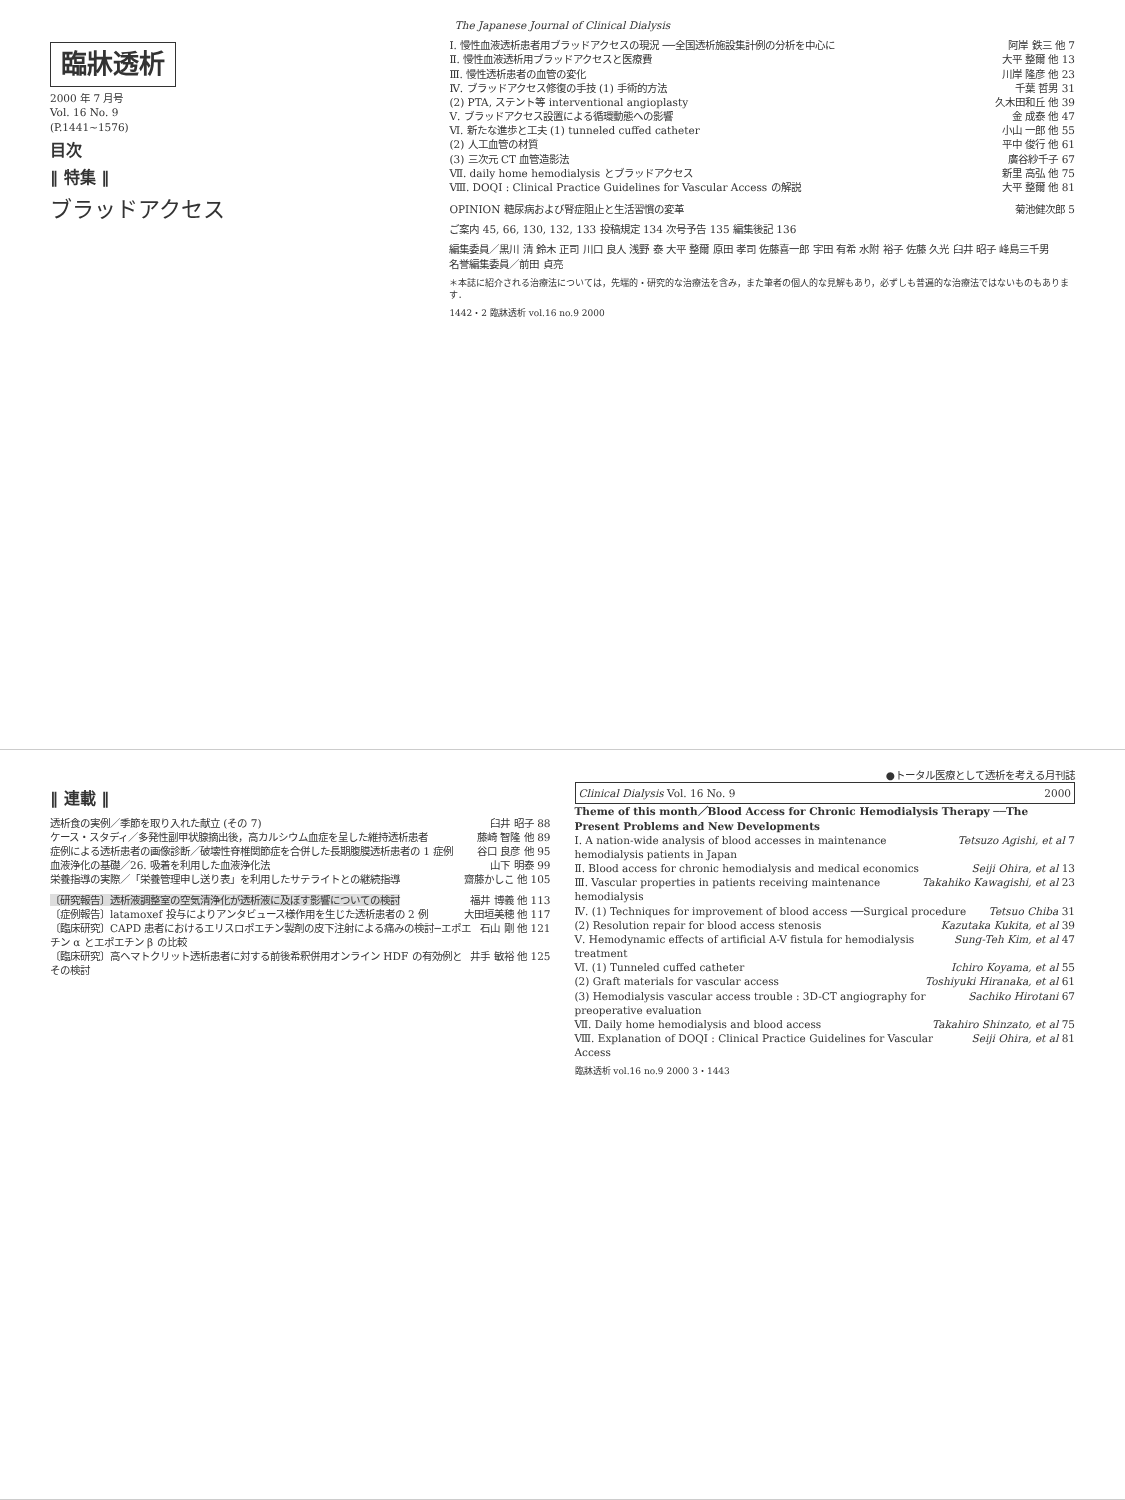The Japanese Journal of Clinical Dialysis
臨牀透析
2000 年 7 月号
Vol. 16 No. 9
(P.1441~1576)
目次
‖ 特集 ‖
ブラッドアクセス
Ⅰ. 慢性血液透析患者用ブラッドアクセスの現況 ──全国透析施設集計例の分析を中心に 阿岸 鉄三 他 7
Ⅱ. 慢性血液透析用ブラッドアクセスと医療費 大平 整爾 他 13
Ⅲ. 慢性透析患者の血管の変化 川岸 隆彦 他 23
Ⅳ. ブラッドアクセス修復の手技 (1) 手術的方法 千葉 哲男 31
(2) PTA, ステント等 interventional angioplasty 久木田和丘 他 39
Ⅴ. ブラッドアクセス設置による循環動態への影響 金 成泰 他 47
Ⅵ. 新たな進歩と工夫 (1) tunneled cuffed catheter 小山 一郎 他 55
(2) 人工血管の材質 平中 俊行 他 61
(3) 三次元 CT 血管造影法 廣谷紗千子 67
Ⅶ. daily home hemodialysis とブラッドアクセス 新里 高弘 他 75
Ⅷ. DOQI : Clinical Practice Guidelines for Vascular Access の解説 大平 整爾 他 81
OPINION 糖尿病および腎症阻止と生活習慣の変革 菊池健次郎 5
ご案内 45, 66, 130, 132, 133 投稿規定 134 次号予告 135 編集後記 136
編集委員／黒川 清 鈴木 正司 川口 良人 浅野 泰 大平 整爾 原田 孝司 佐藤喜一郎 宇田 有希 水附 裕子 佐藤 久光 臼井 昭子 峰島三千男
名誉編集委員／前田 貞亮
＊本誌に紹介される治療法については，先端的・研究的な治療法を含み，また筆者の個人的な見解もあり，必ずしも普遍的な治療法ではないものもあります．
1442・2 臨牀透析 vol.16 no.9 2000
●トータル医療として透析を考える月刊誌
‖ 連載 ‖
透析食の実例／季節を取り入れた献立 (その 7) 臼井 昭子 88
ケース・スタディ／多発性副甲状腺摘出後，高カルシウム血症を呈した維持透析患者 藤崎 智隆 他 89
症例による透析患者の画像診断／破壊性脊椎関節症を合併した長期腹膜透析患者の 1 症例 谷口 良彦 他 95
血液浄化の基礎／26. 吸着を利用した血液浄化法 山下 明泰 99
栄養指導の実際／「栄養管理申し送り表」を利用したサテライトとの継続指導 齋藤かしこ 他 105
〔研究報告〕透析液調整室の空気清浄化が透析液に及ぼす影響についての検討 福井 博義 他 113
〔症例報告〕latamoxef 投与によりアンタビュース様作用を生じた透析患者の 2 例 大田垣美穂 他 117
〔臨床研究〕CAPD 患者におけるエリスロポエチン製剤の皮下注射による痛みの検討─エポエチン α とエポエチン β の比較 石山 剛 他 121
〔臨床研究〕高ヘマトクリット透析患者に対する前後希釈併用オンライン HDF の有効例とその検討 井手 敏裕 他 125
Clinical Dialysis Vol. 16 No. 9 2000
Theme of this month／Blood Access for Chronic Hemodialysis Therapy ──The Present Problems and New Developments
Ⅰ. A nation-wide analysis of blood accesses in maintenance hemodialysis patients in Japan Tetsuzo Agishi, et al 7
Ⅱ. Blood access for chronic hemodialysis and medical economics Seiji Ohira, et al 13
Ⅲ. Vascular properties in patients receiving maintenance hemodialysis Takahiko Kawagishi, et al 23
Ⅳ. (1) Techniques for improvement of blood access ──Surgical procedure Tetsuo Chiba 31
(2) Resolution repair for blood access stenosis Kazutaka Kukita, et al 39
Ⅴ. Hemodynamic effects of artificial A-V fistula for hemodialysis treatment Sung-Teh Kim, et al 47
Ⅵ. (1) Tunneled cuffed catheter Ichiro Koyama, et al 55
(2) Graft materials for vascular access Toshiyuki Hiranaka, et al 61
(3) Hemodialysis vascular access trouble : 3D-CT angiography for preoperative evaluation Sachiko Hirotani 67
Ⅶ. Daily home hemodialysis and blood access Takahiro Shinzato, et al 75
Ⅷ. Explanation of DOQI : Clinical Practice Guidelines for Vascular Access Seiji Ohira, et al 81
臨牀透析 vol.16 no.9 2000 3・1443